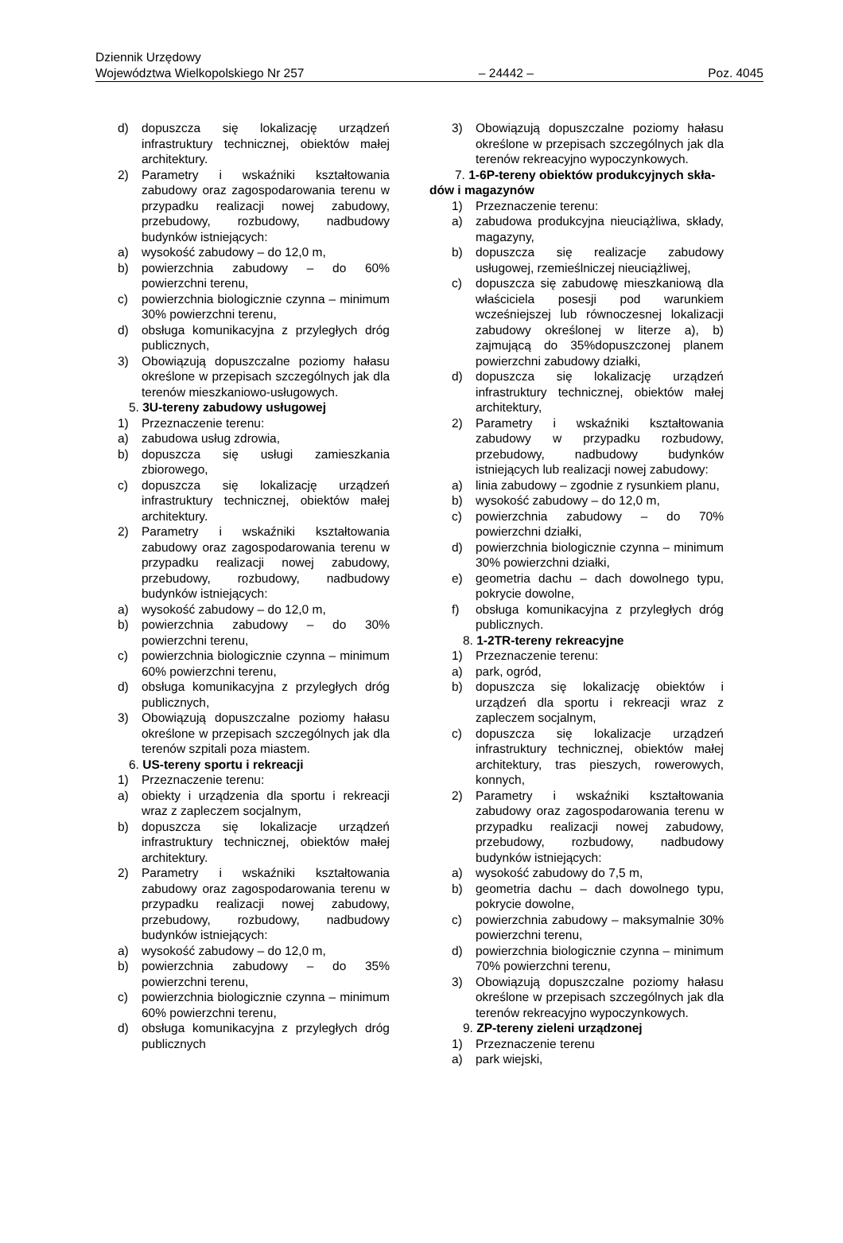Dziennik Urzędowy
Województwa Wielkopolskiego Nr 257 – 24442 – Poz. 4045
d) dopuszcza się lokalizację urządzeń infrastruktury technicznej, obiektów małej architektury.
2) Parametry i wskaźniki kształtowania zabudowy oraz zagospodarowania terenu w przypadku realizacji nowej zabudowy, przebudowy, rozbudowy, nadbudowy budynków istniejących:
a) wysokość zabudowy – do 12,0 m,
b) powierzchnia zabudowy – do 60% powierzchni terenu,
c) powierzchnia biologicznie czynna – minimum 30% powierzchni terenu,
d) obsługa komunikacyjna z przyległych dróg publicznych,
3) Obowiązują dopuszczalne poziomy hałasu określone w przepisach szczególnych jak dla terenów mieszkaniowo-usługowych.
5. 3U-tereny zabudowy usługowej
1) Przeznaczenie terenu:
a) zabudowa usług zdrowia,
b) dopuszcza się usługi zamieszkania zbiorowego,
c) dopuszcza się lokalizację urządzeń infrastruktury technicznej, obiektów małej architektury.
2) Parametry i wskaźniki kształtowania zabudowy oraz zagospodarowania terenu w przypadku realizacji nowej zabudowy, przebudowy, rozbudowy, nadbudowy budynków istniejących:
a) wysokość zabudowy – do 12,0 m,
b) powierzchnia zabudowy – do 30% powierzchni terenu,
c) powierzchnia biologicznie czynna – minimum 60% powierzchni terenu,
d) obsługa komunikacyjna z przyległych dróg publicznych,
3) Obowiązują dopuszczalne poziomy hałasu określone w przepisach szczególnych jak dla terenów szpitali poza miastem.
6. US-tereny sportu i rekreacji
1) Przeznaczenie terenu:
a) obiekty i urządzenia dla sportu i rekreacji wraz z zapleczem socjalnym,
b) dopuszcza się lokalizacje urządzeń infrastruktury technicznej, obiektów małej architektury.
2) Parametry i wskaźniki kształtowania zabudowy oraz zagospodarowania terenu w przypadku realizacji nowej zabudowy, przebudowy, rozbudowy, nadbudowy budynków istniejących:
a) wysokość zabudowy – do 12,0 m,
b) powierzchnia zabudowy – do 35% powierzchni terenu,
c) powierzchnia biologicznie czynna – minimum 60% powierzchni terenu,
d) obsługa komunikacyjna z przyległych dróg publicznych
3) Obowiązują dopuszczalne poziomy hałasu określone w przepisach szczególnych jak dla terenów rekreacyjno wypoczynkowych.
7. 1-6P-tereny obiektów produkcyjnych skła-
dów i magazynów
1) Przeznaczenie terenu:
a) zabudowa produkcyjna nieuciążliwa, składy, magazyny,
b) dopuszcza się realizacje zabudowy usługowej, rzemieślniczej nieuciążliwej,
c) dopuszcza się zabudowę mieszkaniową dla właściciela posesji pod warunkiem wcześniejszej lub równoczesnej lokalizacji zabudowy określonej w literze a), b) zajmującą do 35%dopuszczonej planem powierzchni zabudowy działki,
d) dopuszcza się lokalizację urządzeń infrastruktury technicznej, obiektów małej architektury,
2) Parametry i wskaźniki kształtowania zabudowy w przypadku rozbudowy, przebudowy, nadbudowy budynków istniejących lub realizacji nowej zabudowy:
a) linia zabudowy – zgodnie z rysunkiem planu,
b) wysokość zabudowy – do 12,0 m,
c) powierzchnia zabudowy – do 70% powierzchni działki,
d) powierzchnia biologicznie czynna – minimum 30% powierzchni działki,
e) geometria dachu – dach dowolnego typu, pokrycie dowolne,
f) obsługa komunikacyjna z przyległych dróg publicznych.
8. 1-2TR-tereny rekreacyjne
1) Przeznaczenie terenu:
a) park, ogród,
b) dopuszcza się lokalizację obiektów i urządzeń dla sportu i rekreacji wraz z zapleczem socjalnym,
c) dopuszcza się lokalizacje urządzeń infrastruktury technicznej, obiektów małej architektury, tras pieszych, rowerowych, konnych,
2) Parametry i wskaźniki kształtowania zabudowy oraz zagospodarowania terenu w przypadku realizacji nowej zabudowy, przebudowy, rozbudowy, nadbudowy budynków istniejących:
a) wysokość zabudowy do 7,5 m,
b) geometria dachu – dach dowolnego typu, pokrycie dowolne,
c) powierzchnia zabudowy – maksymalnie 30% powierzchni terenu,
d) powierzchnia biologicznie czynna – minimum 70% powierzchni terenu,
3) Obowiązują dopuszczalne poziomy hałasu określone w przepisach szczególnych jak dla terenów rekreacyjno wypoczynkowych.
9. ZP-tereny zieleni urządzonej
1) Przeznaczenie terenu
a) park wiejski,